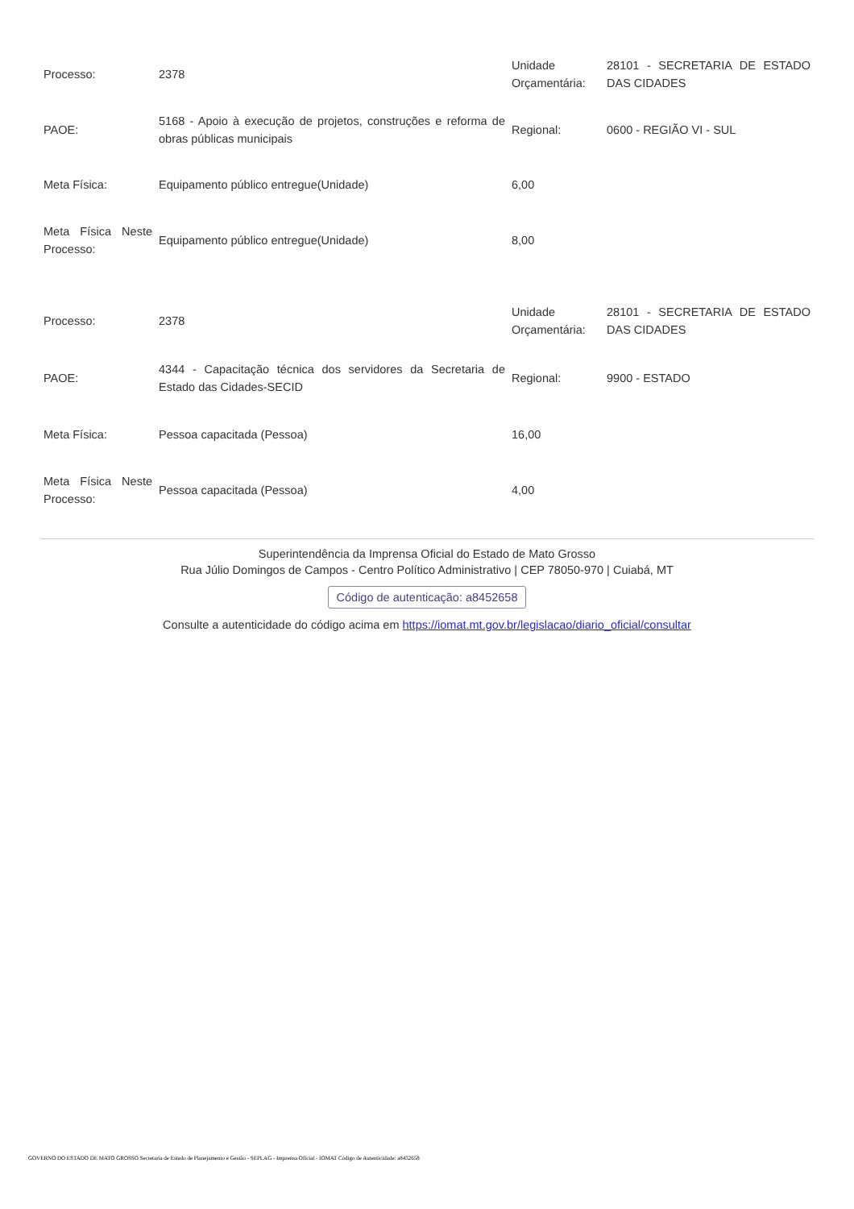| Processo: | 2378 | Unidade Orçamentária: | 28101 - SECRETARIA DE ESTADO DAS CIDADES |
| PAOE: | 5168 - Apoio à execução de projetos, construções e reforma de obras públicas municipais | Regional: | 0600 - REGIÃO VI - SUL |
| Meta Física: | Equipamento público entregue(Unidade) | 6,00 | |
| Meta Física Neste Processo: | Equipamento público entregue(Unidade) | 8,00 | |
| Processo: | 2378 | Unidade Orçamentária: | 28101 - SECRETARIA DE ESTADO DAS CIDADES |
| PAOE: | 4344 - Capacitação técnica dos servidores da Secretaria de Estado das Cidades-SECID | Regional: | 9900 - ESTADO |
| Meta Física: | Pessoa capacitada (Pessoa) | 16,00 | |
| Meta Física Neste Processo: | Pessoa capacitada (Pessoa) | 4,00 | |
Superintendência da Imprensa Oficial do Estado de Mato Grosso
Rua Júlio Domingos de Campos - Centro Político Administrativo | CEP 78050-970 | Cuiabá, MT
Código de autenticação: a8452658
Consulte a autenticidade do código acima em https://iomat.mt.gov.br/legislacao/diario_oficial/consultar
GOVERNO DO ESTADO DE MATO GROSSO Secretaria de Estado de Planejamento e Gestão - SEPLAG - Imprensa Oficial - IOMAT Código de Autenticidade: a8452658